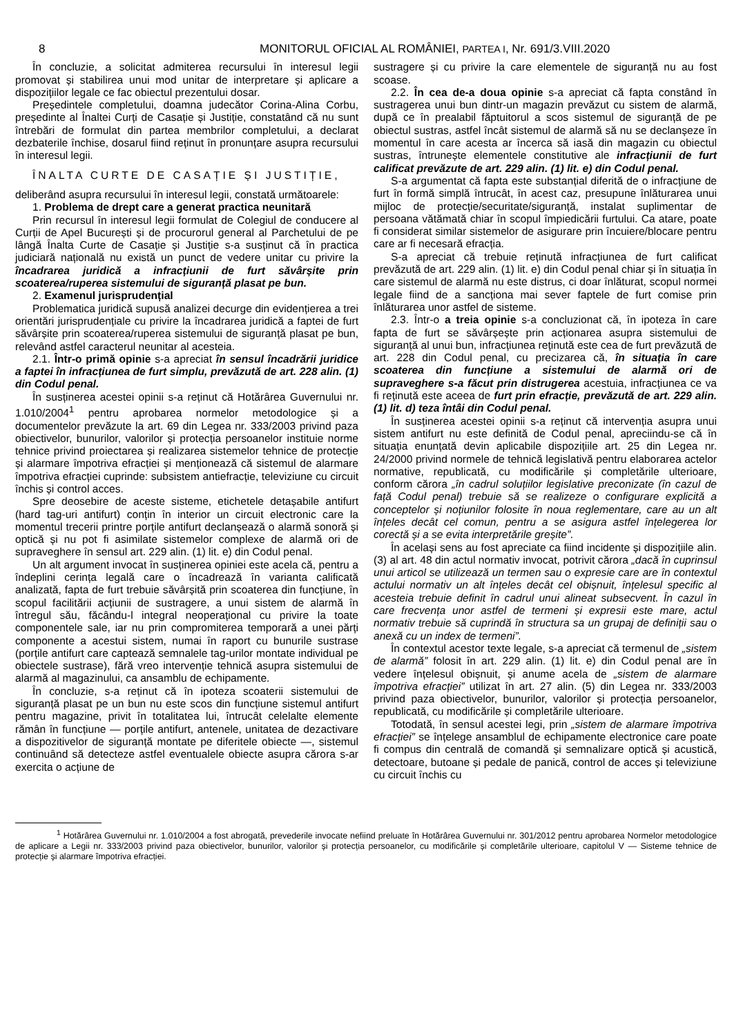8 MONITORUL OFICIAL AL ROMÂNIEI, PARTEA I, Nr. 691/3.VIII.2020
În concluzie, a solicitat admiterea recursului în interesul legii promovat și stabilirea unui mod unitar de interpretare și aplicare a dispozițiilor legale ce fac obiectul prezentului dosar.
Președintele completului, doamna judecător Corina-Alina Corbu, președinte al Înaltei Curți de Casație și Justiție, constatând că nu sunt întrebări de formulat din partea membrilor completului, a declarat dezbaterile închise, dosarul fiind reținut în pronunțare asupra recursului în interesul legii.
ÎNALTA CURTE DE CASAȚIE ȘI JUSTIȚIE,
deliberând asupra recursului în interesul legii, constată următoarele:
1. Problema de drept care a generat practica neunitară
Prin recursul în interesul legii formulat de Colegiul de conducere al Curții de Apel București și de procurorul general al Parchetului de pe lângă Înalta Curte de Casație și Justiție s-a susținut că în practica judiciară națională nu există un punct de vedere unitar cu privire la încadrarea juridică a infracțiunii de furt săvârșite prin scoaterea/ruperea sistemului de siguranță plasat pe bun.
2. Examenul jurisprudențial
Problematica juridică supusă analizei decurge din evidențierea a trei orientări jurisprudențiale cu privire la încadrarea juridică a faptei de furt săvârșite prin scoaterea/ruperea sistemului de siguranță plasat pe bun, relevând astfel caracterul neunitar al acesteia.
2.1. Într-o primă opinie s-a apreciat în sensul încadrării juridice a faptei în infracțiunea de furt simplu, prevăzută de art. 228 alin. (1) din Codul penal.
În susținerea acestei opinii s-a reținut că Hotărârea Guvernului nr. 1.010/2004<sup>1</sup> pentru aprobarea normelor metodologice și a documentelor prevăzute la art. 69 din Legea nr. 333/2003 privind paza obiectivelor, bunurilor, valorilor și protecția persoanelor instituie norme tehnice privind proiectarea și realizarea sistemelor tehnice de protecție și alarmare împotriva efracției și menționează că sistemul de alarmare împotriva efracției cuprinde: subsistem antiefracție, televiziune cu circuit închis și control acces.
Spre deosebire de aceste sisteme, etichetele detașabile antifurt (hard tag-uri antifurt) conțin în interior un circuit electronic care la momentul trecerii printre porțile antifurt declanșează o alarmă sonoră și optică și nu pot fi asimilate sistemelor complexe de alarmă ori de supraveghere în sensul art. 229 alin. (1) lit. e) din Codul penal.
Un alt argument invocat în susținerea opiniei este acela că, pentru a îndeplini cerința legală care o încadrează în varianta calificată analizată, fapta de furt trebuie săvârșită prin scoaterea din funcțiune, în scopul facilitării acțiunii de sustragere, a unui sistem de alarmă în întregul său, făcându-l integral neoperațional cu privire la toate componentele sale, iar nu prin compromiterea temporară a unei părți componente a acestui sistem, numai în raport cu bunurile sustrase (porțile antifurt care captează semnalele tag-urilor montate individual pe obiectele sustrase), fără vreo intervenție tehnică asupra sistemului de alarmă al magazinului, ca ansamblu de echipamente.
În concluzie, s-a reținut că în ipoteza scoaterii sistemului de siguranță plasat pe un bun nu este scos din funcțiune sistemul antifurt pentru magazine, privit în totalitatea lui, întrucât celelalte elemente rămân în funcțiune — porțile antifurt, antenele, unitatea de dezactivare a dispozitivelor de siguranță montate pe diferitele obiecte —, sistemul continuând să detecteze astfel eventualele obiecte asupra cărora s-ar exercita o acțiune de
sustragere și cu privire la care elementele de siguranță nu au fost scoase.
2.2. În cea de-a doua opinie s-a apreciat că fapta constând în sustragerea unui bun dintr-un magazin prevăzut cu sistem de alarmă, după ce în prealabil făptuitorul a scos sistemul de siguranță de pe obiectul sustras, astfel încât sistemul de alarmă să nu se declanșeze în momentul în care acesta ar încerca să iasă din magazin cu obiectul sustras, întrunește elementele constitutive ale infracțiunii de furt calificat prevăzute de art. 229 alin. (1) lit. e) din Codul penal.
S-a argumentat că fapta este substanțial diferită de o infracțiune de furt în formă simplă întrucât, în acest caz, presupune înlăturarea unui mijloc de protecție/securitate/siguranță, instalat suplimentar de persoana vătămată chiar în scopul împiedicării furtului. Ca atare, poate fi considerat similar sistemelor de asigurare prin încuiere/blocare pentru care ar fi necesară efracția.
S-a apreciat că trebuie reținută infracțiunea de furt calificat prevăzută de art. 229 alin. (1) lit. e) din Codul penal chiar și în situația în care sistemul de alarmă nu este distrus, ci doar înlăturat, scopul normei legale fiind de a sancționa mai sever faptele de furt comise prin înlăturarea unor astfel de sisteme.
2.3. Într-o a treia opinie s-a concluzionat că, în ipoteza în care fapta de furt se săvârșește prin acționarea asupra sistemului de siguranță al unui bun, infracțiunea reținută este cea de furt prevăzută de art. 228 din Codul penal, cu precizarea că, în situația în care scoaterea din funcțiune a sistemului de alarmă ori de supraveghere s-a făcut prin distrugerea acestuia, infracțiunea ce va fi reținută este aceea de furt prin efracție, prevăzută de art. 229 alin. (1) lit. d) teza întâi din Codul penal.
În susținerea acestei opinii s-a reținut că intervenția asupra unui sistem antifurt nu este definită de Codul penal, apreciindu-se că în situația enunțată devin aplicabile dispozițiile art. 25 din Legea nr. 24/2000 privind normele de tehnică legislativă pentru elaborarea actelor normative, republicată, cu modificările și completările ulterioare, conform cărora „în cadrul soluțiilor legislative preconizate (în cazul de față Codul penal) trebuie să se realizeze o configurare explicită a conceptelor și noțiunilor folosite în noua reglementare, care au un alt înțeles decât cel comun, pentru a se asigura astfel înțelegerea lor corectă și a se evita interpretările greșite”.
În același sens au fost apreciate ca fiind incidente și dispozițiile alin. (3) al art. 48 din actul normativ invocat, potrivit cărora „dacă în cuprinsul unui articol se utilizează un termen sau o expresie care are în contextul actului normativ un alt înțeles decât cel obișnuit, înțelesul specific al acesteia trebuie definit în cadrul unui alineat subsecvent. În cazul în care frecvența unor astfel de termeni și expresii este mare, actul normativ trebuie să cuprindă în structura sa un grupaj de definiții sau o anexă cu un index de termeni”.
În contextul acestor texte legale, s-a apreciat că termenul de „sistem de alarmă” folosit în art. 229 alin. (1) lit. e) din Codul penal are în vedere înțelesul obișnuit, și anume acela de „sistem de alarmare împotriva efracției” utilizat în art. 27 alin. (5) din Legea nr. 333/2003 privind paza obiectivelor, bunurilor, valorilor și protecția persoanelor, republicată, cu modificările și completările ulterioare.
Totodată, în sensul acestei legi, prin „sistem de alarmare împotriva efracției” se înțelege ansamblul de echipamente electronice care poate fi compus din centrală de comandă și semnalizare optică și acustică, detectoare, butoane și pedale de panică, control de acces și televiziune cu circuit închis cu
<sup>1</sup> Hotărârea Guvernului nr. 1.010/2004 a fost abrogată, prevederile invocate nefiind preluate în Hotărârea Guvernului nr. 301/2012 pentru aprobarea Normelor metodologice de aplicare a Legii nr. 333/2003 privind paza obiectivelor, bunurilor, valorilor și protecția persoanelor, cu modificările și completările ulterioare, capitolul V — Sisteme tehnice de protecție și alarmare împotriva efracției.